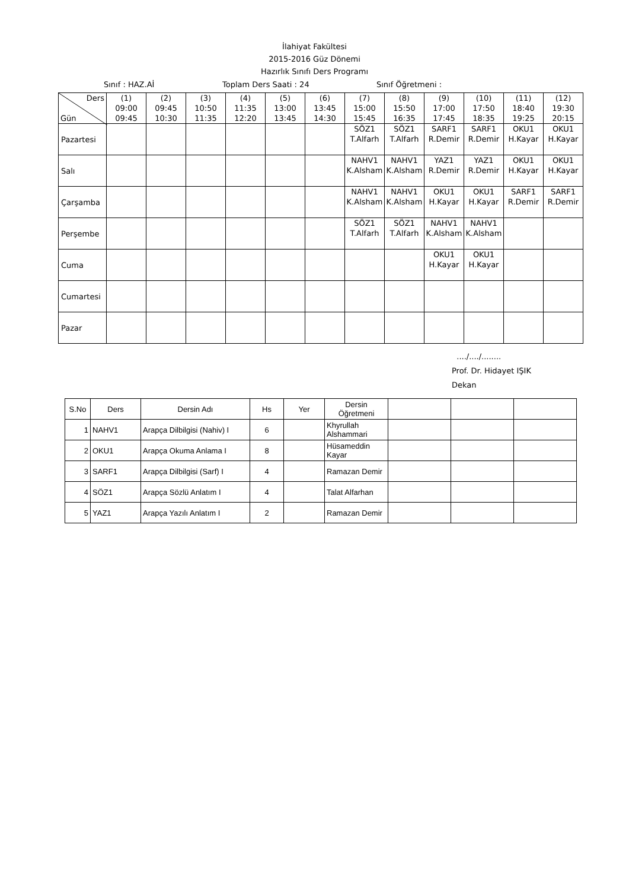İlahiyat Fakültesi
2015-2016 Güz Dönemi
Hazırlık Sınıfı Ders Programı
Sınıf : HAZ.Aİ Toplam Ders Saati : 24 Sınıf Öğretmeni :
| Ders Gün | (1) 09:00 09:45 | (2) 09:45 10:30 | (3) 10:50 11:35 | (4) 11:35 12:20 | (5) 13:00 13:45 | (6) 13:45 14:30 | (7) 15:00 15:45 | (8) 15:50 16:35 | (9) 17:00 17:45 | (10) 17:50 18:35 | (11) 18:40 19:25 | (12) 19:30 20:15 |
| --- | --- | --- | --- | --- | --- | --- | --- | --- | --- | --- | --- | --- |
| Pazartesi | | | | | | | SÖZ1 T.Alfarh | SÖZ1 T.Alfarh | SARF1 R.Demir | SARF1 R.Demir | OKU1 H.Kayar | OKU1 H.Kayar |
| Salı | | | | | | | NAHV1 K.Alsham | NAHV1 K.Alsham | YAZ1 R.Demir | YAZ1 R.Demir | OKU1 H.Kayar | OKU1 H.Kayar |
| Çarşamba | | | | | | | NAHV1 K.Alsham | NAHV1 K.Alsham | OKU1 H.Kayar | OKU1 H.Kayar | SARF1 R.Demir | SARF1 R.Demir |
| Perşembe | | | | | | | SÖZ1 T.Alfarh | SÖZ1 T.Alfarh | NAHV1 K.Alsham | NAHV1 K.Alsham | | |
| Cuma | | | | | | | | | OKU1 H.Kayar | OKU1 H.Kayar | | |
| Cumartesi | | | | | | | | | | | | |
| Pazar | | | | | | | | | | | | |
..../..../........
Prof. Dr. Hidayet IŞIK
Dekan
| S.No | Ders | Dersin Adı | Hs | Yer | Dersin Öğretmeni | | | |
| --- | --- | --- | --- | --- | --- | --- | --- | --- |
| 1 | NAHV1 | Arapça Dilbilgisi (Nahiv) I | 6 | | Khyrullah Alshammari | | | |
| 2 | OKU1 | Arapça Okuma Anlama I | 8 | | Hüsameddin Kayar | | | |
| 3 | SARF1 | Arapça Dilbilgisi (Sarf) I | 4 | | Ramazan Demir | | | |
| 4 | SÖZ1 | Arapça Sözlü Anlatım I | 4 | | Talat Alfarhan | | | |
| 5 | YAZ1 | Arapça Yazılı Anlatım I | 2 | | Ramazan Demir | | | |